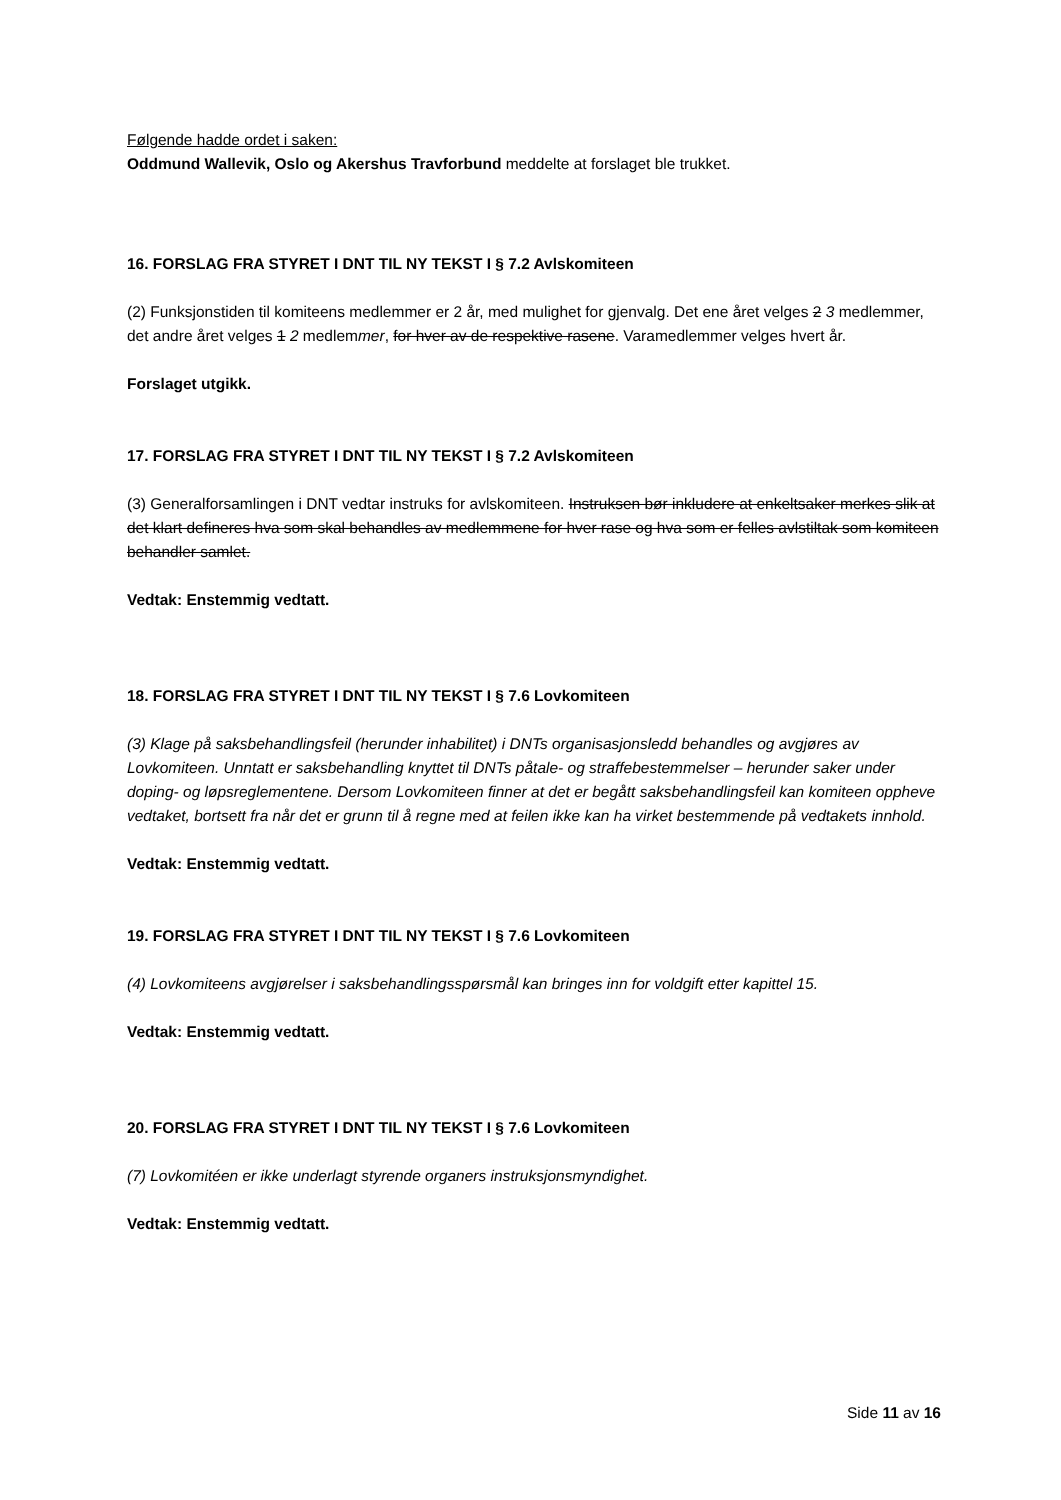Følgende hadde ordet i saken:
Oddmund Wallevik, Oslo og Akershus Travforbund meddelte at forslaget ble trukket.
16. FORSLAG FRA STYRET I DNT TIL NY TEKST I § 7.2 Avlskomiteen
(2) Funksjonstiden til komiteens medlemmer er 2 år, med mulighet for gjenvalg. Det ene året velges 2 3 medlemmer, det andre året velges 1 2 medlemmer, for hver av de respektive rasene. Varamedlemmer velges hvert år.
Forslaget utgikk.
17. FORSLAG FRA STYRET I DNT TIL NY TEKST I § 7.2 Avlskomiteen
(3) Generalforsamlingen i DNT vedtar instruks for avlskomiteen. Instruksen bør inkludere at enkeltsaker merkes slik at det klart defineres hva som skal behandles av medlemmene for hver rase og hva som er felles avlstiltak som komiteen behandler samlet.
Vedtak: Enstemmig vedtatt.
18. FORSLAG FRA STYRET I DNT TIL NY TEKST I § 7.6 Lovkomiteen
(3) Klage på saksbehandlingsfeil (herunder inhabilitet) i DNTs organisasjonsledd behandles og avgjøres av Lovkomiteen. Unntatt er saksbehandling knyttet til DNTs påtale- og straffebestemmelser – herunder saker under doping- og løpsreglementene. Dersom Lovkomiteen finner at det er begått saksbehandlingsfeil kan komiteen oppheve vedtaket, bortsett fra når det er grunn til å regne med at feilen ikke kan ha virket bestemmende på vedtakets innhold.
Vedtak: Enstemmig vedtatt.
19. FORSLAG FRA STYRET I DNT TIL NY TEKST I § 7.6 Lovkomiteen
(4) Lovkomiteens avgjørelser i saksbehandlingsspørsmål kan bringes inn for voldgift etter kapittel 15.
Vedtak: Enstemmig vedtatt.
20. FORSLAG FRA STYRET I DNT TIL NY TEKST I § 7.6 Lovkomiteen
(7) Lovkomitéen er ikke underlagt styrende organers instruksjonsmyndighet.
Vedtak: Enstemmig vedtatt.
Side 11 av 16